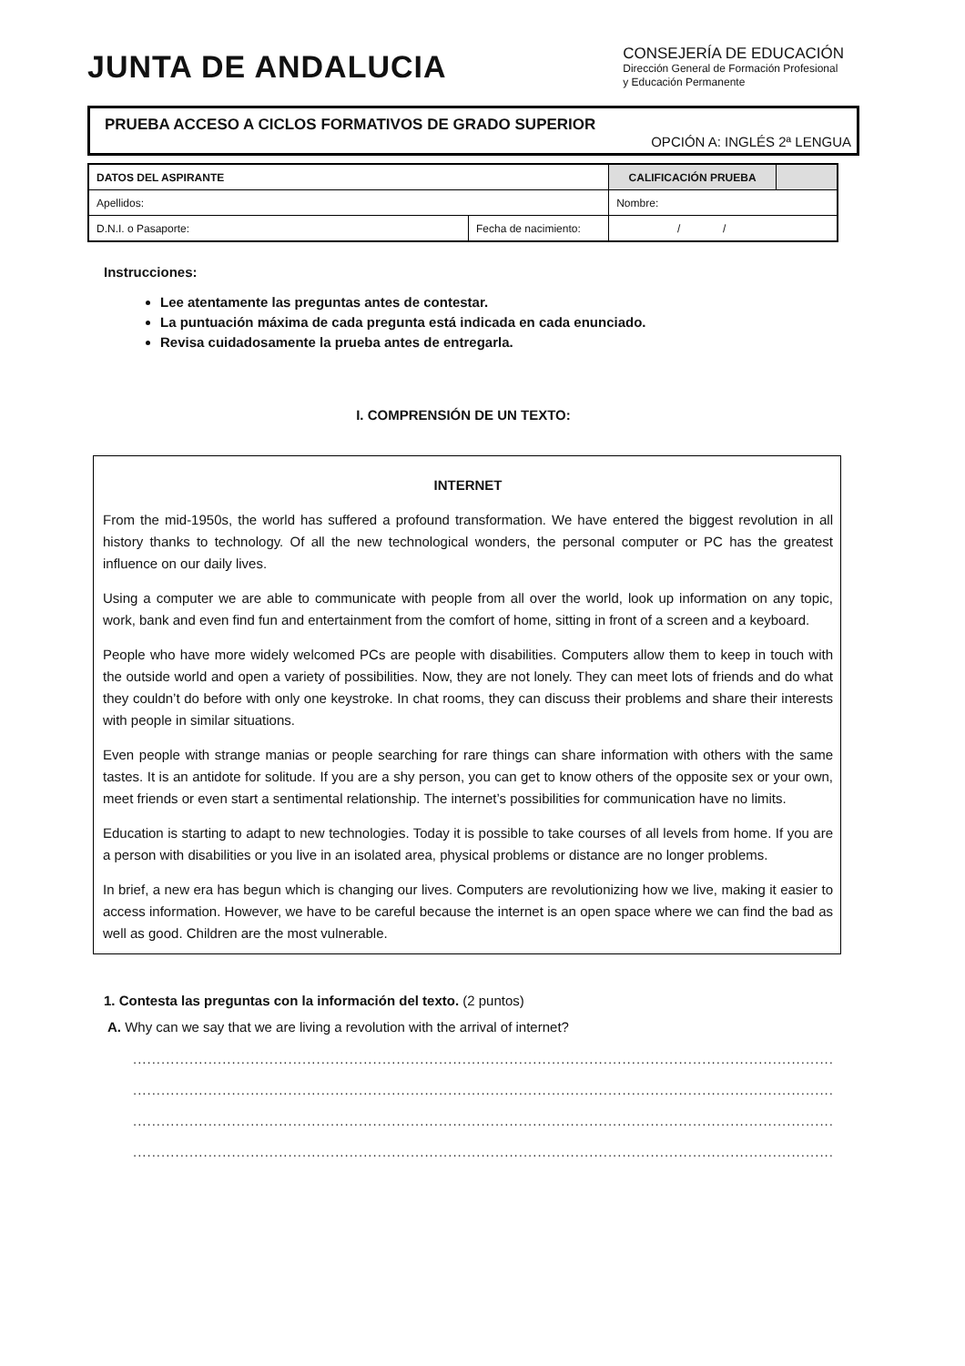JUNTA DE ANDALUCIA
CONSEJERÍA DE EDUCACIÓN
Dirección General de Formación Profesional
y Educación Permanente
PRUEBA ACCESO A CICLOS FORMATIVOS DE GRADO SUPERIOR
OPCIÓN A: INGLÉS 2ª LENGUA
| DATOS DEL ASPIRANTE | | CALIFICACIÓN PRUEBA | |
| Apellidos: | | Nombre: | |
| D.N.I. o Pasaporte: | Fecha de nacimiento: | / / | |
Instrucciones:
Lee atentamente las preguntas antes de contestar.
La puntuación máxima de cada pregunta está indicada en cada enunciado.
Revisa cuidadosamente la prueba antes de entregarla.
I. COMPRENSIÓN DE UN TEXTO:
INTERNET
From the mid-1950s, the world has suffered a profound transformation. We have entered the biggest revolution in all history thanks to technology. Of all the new technological wonders, the personal computer or PC has the greatest influence on our daily lives.
Using a computer we are able to communicate with people from all over the world, look up information on any topic, work, bank and even find fun and entertainment from the comfort of home, sitting in front of a screen and a keyboard.
People who have more widely welcomed PCs are people with disabilities. Computers allow them to keep in touch with the outside world and open a variety of possibilities. Now, they are not lonely. They can meet lots of friends and do what they couldn’t do before with only one keystroke. In chat rooms, they can discuss their problems and share their interests with people in similar situations.
Even people with strange manias or people searching for rare things can share information with others with the same tastes. It is an antidote for solitude. If you are a shy person, you can get to know others of the opposite sex or your own, meet friends or even start a sentimental relationship. The internet’s possibilities for communication have no limits.
Education is starting to adapt to new technologies. Today it is possible to take courses of all levels from home. If you are a person with disabilities or you live in an isolated area, physical problems or distance are no longer problems.
In brief, a new era has begun which is changing our lives. Computers are revolutionizing how we live, making it easier to access information. However, we have to be careful because the internet is an open space where we can find the bad as well as good. Children are the most vulnerable.
1. Contesta las preguntas con la información del texto. (2 puntos)
A. Why can we say that we are living a revolution with the arrival of internet?
..............................................................................................................................................................................
..............................................................................................................................................................................
..............................................................................................................................................................................
..............................................................................................................................................................................